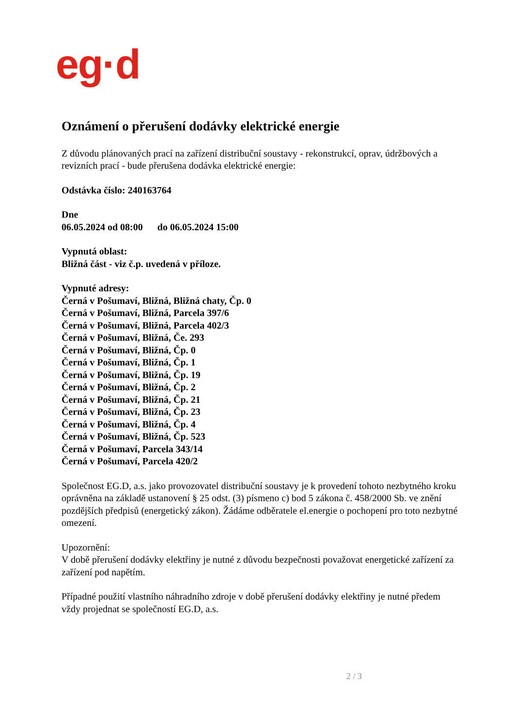eg·d
Oznámení o přerušení dodávky elektrické energie
Z důvodu plánovaných prací na zařízení distribuční soustavy - rekonstrukcí, oprav, údržbových a revizních prací - bude přerušena dodávka elektrické energie:
Odstávka číslo: 240163764
Dne
06.05.2024 od 08:00 do 06.05.2024 15:00
Vypnutá oblast:
Bližná část - viz č.p. uvedená v příloze.
Vypnuté adresy:
Černá v Pošumaví, Bližná, Bližná chaty, Čp. 0
Černá v Pošumaví, Bližná, Parcela 397/6
Černá v Pošumaví, Bližná, Parcela 402/3
Černá v Pošumaví, Bližná, Če. 293
Černá v Pošumaví, Bližná, Čp. 0
Černá v Pošumaví, Bližná, Čp. 1
Černá v Pošumaví, Bližná, Čp. 19
Černá v Pošumaví, Bližná, Čp. 2
Černá v Pošumaví, Bližná, Čp. 21
Černá v Pošumaví, Bližná, Čp. 23
Černá v Pošumaví, Bližná, Čp. 4
Černá v Pošumaví, Bližná, Čp. 523
Černá v Pošumaví, Parcela 343/14
Černá v Pošumaví, Parcela 420/2
Společnost EG.D, a.s. jako provozovatel distribuční soustavy je k provedení tohoto nezbytného kroku oprávněna na základě ustanovení § 25 odst. (3) písmeno c) bod 5 zákona č. 458/2000 Sb. ve znění pozdějších předpisů (energetický zákon). Žádáme odběratele el.energie o pochopení pro toto nezbytné omezení.
Upozornění:
V době přerušení dodávky elektřiny je nutné z důvodu bezpečnosti považovat energetické zařízení za zařízení pod napětím.
Případné použití vlastního náhradního zdroje v době přerušení dodávky elektřiny je nutné předem vždy projednat se společností EG.D, a.s.
2 / 3